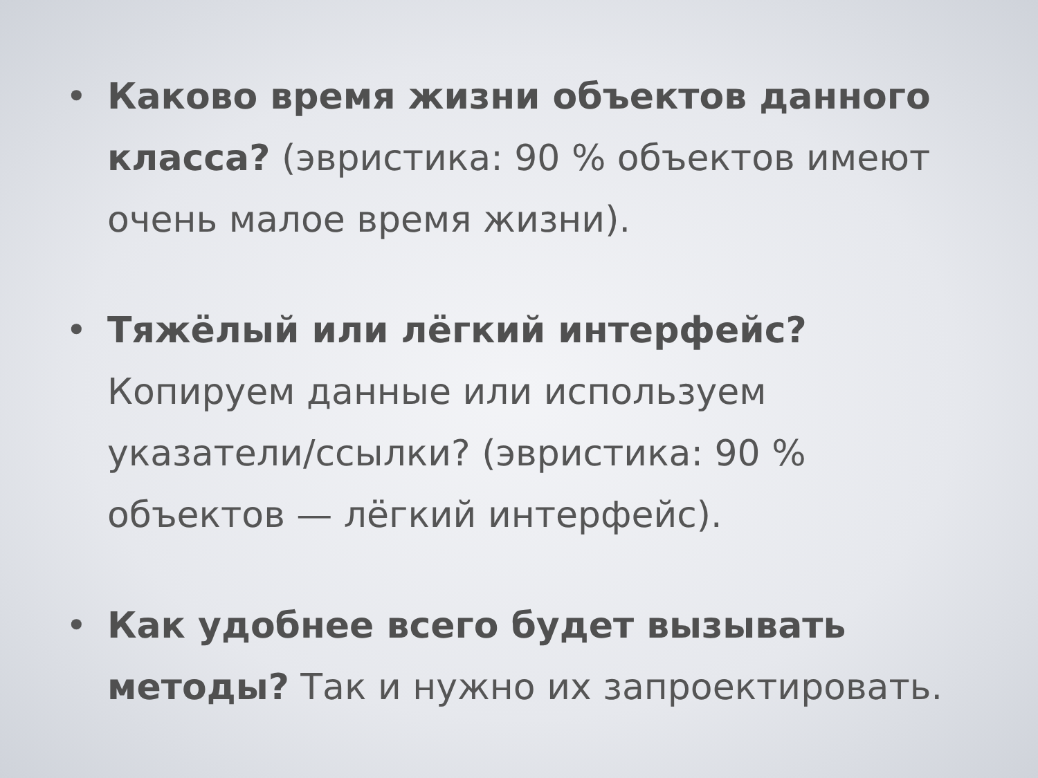• Каково время жизни объектов данного класса? (эвристика: 90 % объектов имеют очень малое время жизни).
• Тяжёлый или лёгкий интерфейс? Копируем данные или используем указатели/ссылки? (эвристика: 90 % объектов — лёгкий интерфейс).
• Как удобнее всего будет вызывать методы? Так и нужно их запроектировать.